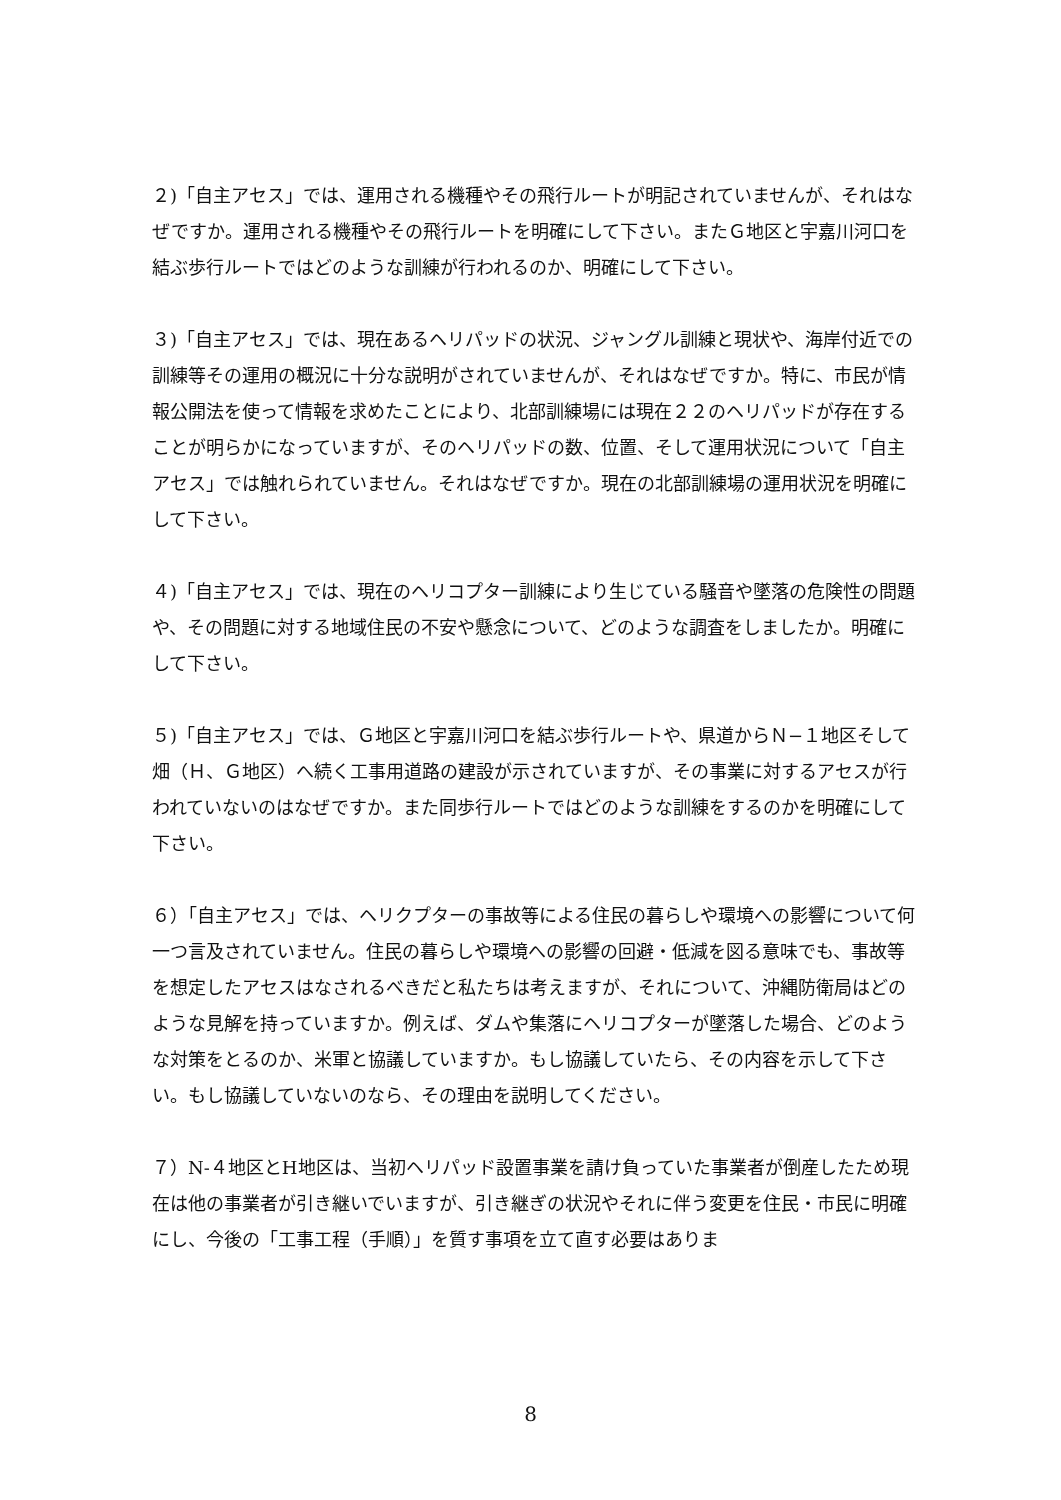２)「自主アセス」では、運用される機種やその飛行ルートが明記されていませんが、それはなぜですか。運用される機種やその飛行ルートを明確にして下さい。またＧ地区と宇嘉川河口を結ぶ歩行ルートではどのような訓練が行われるのか、明確にして下さい。
３)「自主アセス」では、現在あるヘリパッドの状況、ジャングル訓練と現状や、海岸付近での訓練等その運用の概況に十分な説明がされていませんが、それはなぜですか。特に、市民が情報公開法を使って情報を求めたことにより、北部訓練場には現在２２のヘリパッドが存在することが明らかになっていますが、そのヘリパッドの数、位置、そして運用状況について「自主アセス」では触れられていません。それはなぜですか。現在の北部訓練場の運用状況を明確にして下さい。
４)「自主アセス」では、現在のヘリコプター訓練により生じている騒音や墜落の危険性の問題や、その問題に対する地域住民の不安や懸念について、どのような調査をしましたか。明確にして下さい。
５)「自主アセス」では、Ｇ地区と宇嘉川河口を結ぶ歩行ルートや、県道からＮ−１地区そして畑（Ｈ、Ｇ地区）へ続く工事用道路の建設が示されていますが、その事業に対するアセスが行われていないのはなぜですか。また同歩行ルートではどのような訓練をするのかを明確にして下さい。
６）「自主アセス」では、ヘリクプターの事故等による住民の暮らしや環境への影響について何一つ言及されていません。住民の暮らしや環境への影響の回避・低減を図る意味でも、事故等を想定したアセスはなされるべきだと私たちは考えますが、それについて、沖縄防衛局はどのような見解を持っていますか。例えば、ダムや集落にヘリコプターが墜落した場合、どのような対策をとるのか、米軍と協議していますか。もし協議していたら、その内容を示して下さい。もし協議していないのなら、その理由を説明してください。
７）N-４地区とH地区は、当初ヘリパッド設置事業を請け負っていた事業者が倒産したため現在は他の事業者が引き継いでいますが、引き継ぎの状況やそれに伴う変更を住民・市民に明確にし、今後の「工事工程（手順）」を質す事項を立て直す必要はありま
8